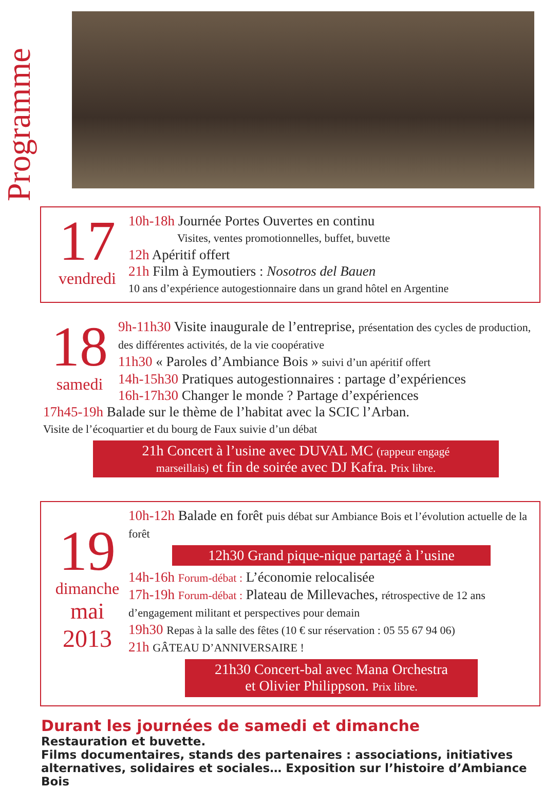Programme
17
vendredi
10h-18h Journée Portes Ouvertes en continu
Visites, ventes promotionnelles, buffet, buvette
12h Apéritif offert
21h Film à Eymoutiers : Nosotros del Bauen
10 ans d’expérience autogestionnaire dans un grand hôtel en Argentine
18
samedi
9h-11h30 Visite inaugurale de l’entreprise, présentation des cycles de production, des différentes activités, de la vie coopérative
11h30 « Paroles d’Ambiance Bois » suivi d’un apéritif offert
14h-15h30 Pratiques autogestionnaires : partage d’expériences
16h-17h30 Changer le monde ? Partage d’expériences
17h45-19h Balade sur le thème de l’habitat avec la SCIC l’Arban.
Visite de l’écoquartier et du bourg de Faux suivie d’un débat
21h Concert à l’usine avec DUVAL MC (rappeur engagé
marseillais) et fin de soirée avec DJ Kafra. Prix libre.
19
dimanche
mai
2013
10h-12h Balade en forêt puis débat sur Ambiance Bois et l’évolution actuelle de la forêt
12h30 Grand pique-nique partagé à l’usine
14h-16h Forum-débat : L’économie relocalisée
17h-19h Forum-débat : Plateau de Millevaches, rétrospective de 12 ans d’engagement militant et perspectives pour demain
19h30 Repas à la salle des fêtes (10 € sur réservation : 05 55 67 94 06)
21h GÂTEAU D’ANNIVERSAIRE !
21h30 Concert-bal avec Mana Orchestra
et Olivier Philippson. Prix libre.
Durant les journées de samedi et dimanche
Restauration et buvette.
Films documentaires, stands des partenaires : associations, initiatives alternatives, solidaires et sociales… Exposition sur l’histoire d’Ambiance Bois